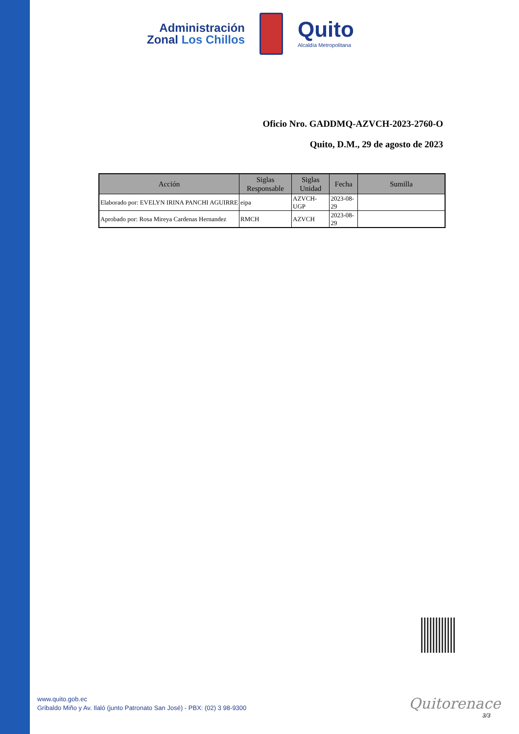Administración
Zonal Los Chillos
Quito
Alcaldía Metropolitana
Oficio Nro. GADDMQ-AZVCH-2023-2760-O
Quito, D.M., 29 de agosto de 2023
| Acción | Siglas Responsable | Siglas Unidad | Fecha | Sumilla |
| --- | --- | --- | --- | --- |
| Elaborado por: EVELYN IRINA PANCHI AGUIRRE | eipa | AZVCH-UGP | 2023-08-29 | |
| Aprobado por: Rosa Mireya Cardenas Hernandez | RMCH | AZVCH | 2023-08-29 | |
www.quito.gob.ec
Gribaldo Miño y Av. Ilaló (junto Patronato San José) - PBX: (02) 3 98-9300
Quitorenace
3/3